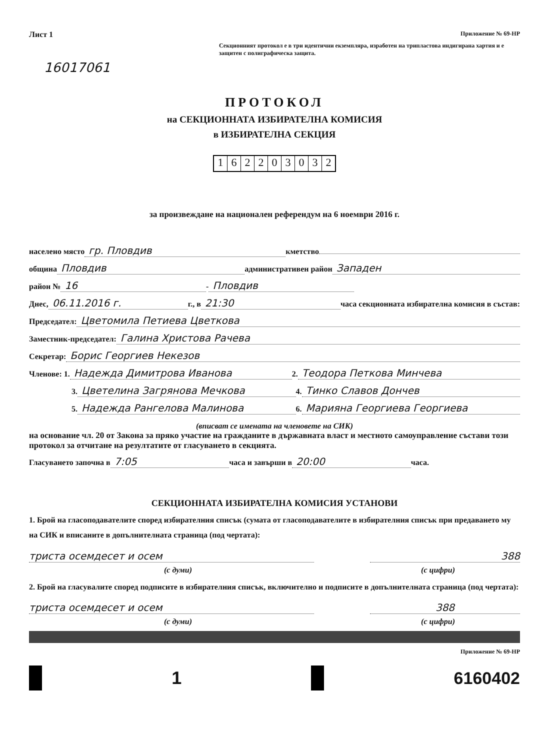Лист 1 Приложение № 69-НР
Секционният протокол е в три идентични екземпляра, изработен на трипластова индигирана хартия и е защитен с полиграфическа защита.
16017061
ПРОТОКОЛ
на СЕКЦИОННАТА ИЗБИРАТЕЛНА КОМИСИЯ
в ИЗБИРАТЕЛНА СЕКЦИЯ
162203032
за произвеждане на национален референдум на 6 ноември 2016 г.
населено място гр. Пловдив кметство
община Пловдив административен район Западен
район № 16 - Пловдив
Днес, 06.11.2016 г. г., в 21:30 часа секционната избирателна комисия в състав:
Председател: Цветомила Петиева Цветкова
Заместник-председател: Галина Христова Рачева
Секретар: Борис Георгиев Некезов
Членове: 1. Надежда Димитрова Иванова 2. Теодора Петкова Минчева
3. Цветелина Загрянова Мечкова 4. Тинко Славов Дончев
5. Надежда Рангелова Малинова 6. Марияна Георгиева Георгиева
(вписват се имената на членовете на СИК)
на основание чл. 20 от Закона за пряко участие на гражданите в държавната власт и местното самоуправление състави този протокол за отчитане на резултатите от гласуването в секцията.
Гласуването започна в 7:05 часа и завърши в 20:00 часа.
СЕКЦИОННАТА ИЗБИРАТЕЛНА КОМИСИЯ УСТАНОВИ
1. Брой на гласоподавателите според избирателния списък (сумата от гласоподавателите в избирателния списък при предаването му на СИК и вписаните в допълнителната страница (под чертата):
триста осемдесет и осем 388
(с думи) (с цифри)
2. Брой на гласувалите според подписите в избирателния списък, включително и подписите в допълнителната страница (под чертата):
триста осемдесет и осем 388
(с думи) (с цифри)
Приложение № 69-НР
1 6160402